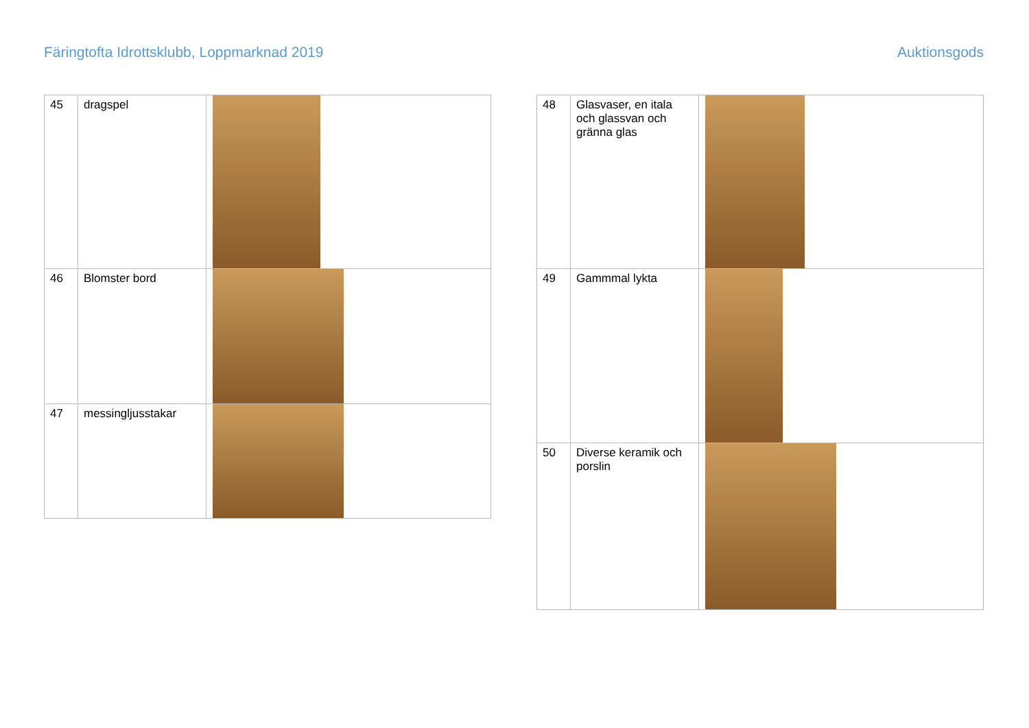Färingtofta Idrottsklubb, Loppmarknad 2019 Auktionsgods
| 45 | dragspel | |
| 46 | Blomster bord | |
| 47 | messingljusstakar | |
| 48 | Glasvaser, en itala och glassvan och gränna glas | |
| 49 | Gammmal lykta | |
| 50 | Diverse keramik och porslin | |